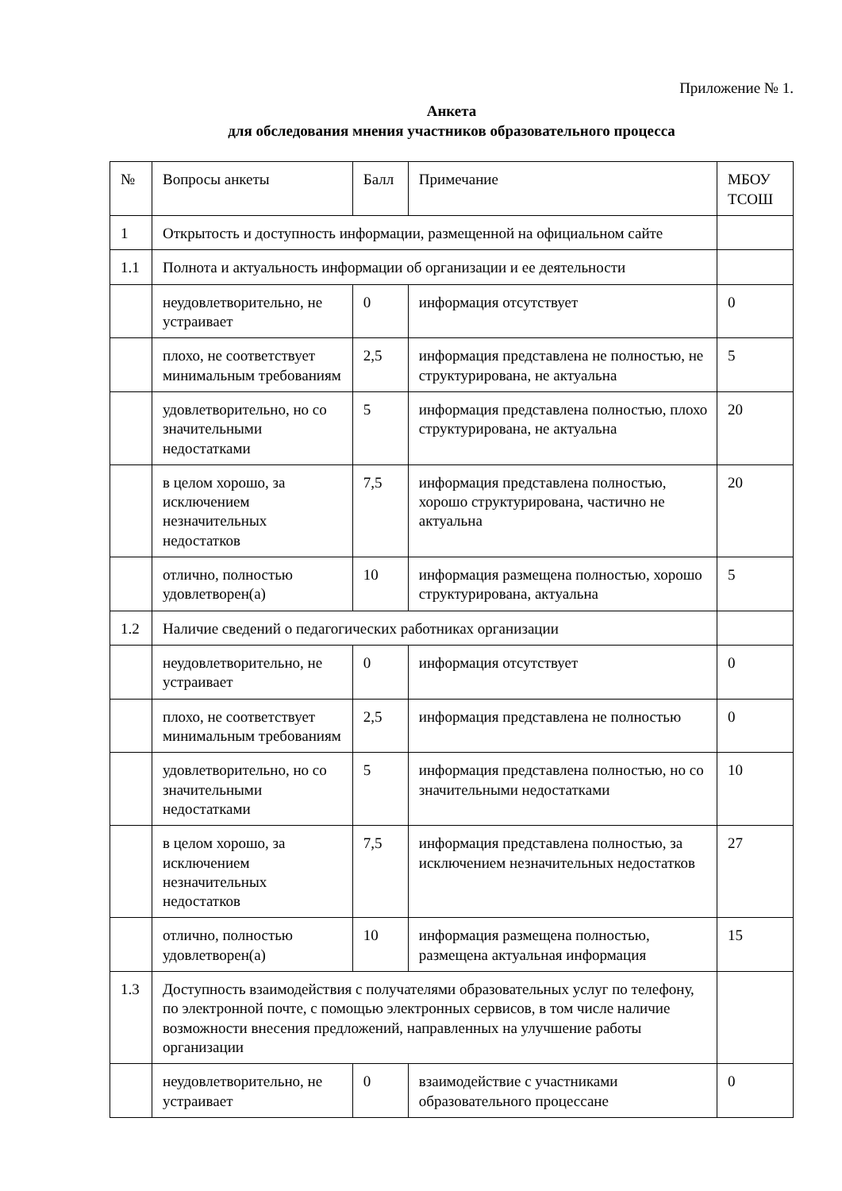Приложение № 1.
Анкета
для обследования мнения участников образовательного процесса
| № | Вопросы анкеты | Балл | Примечание | МБОУ ТСОШ |
| 1 | Открытость и доступность информации, размещенной на официальном сайте | | | |
| 1.1 | Полнота и актуальность информации об организации и ее деятельности | | | |
| | неудовлетворительно, не устраивает | 0 | информация отсутствует | 0 |
| | плохо, не соответствует минимальным требованиям | 2,5 | информация представлена не полностью, не структурирована, не актуальна | 5 |
| | удовлетворительно, но со значительными недостатками | 5 | информация представлена полностью, плохо структурирована, не актуальна | 20 |
| | в целом хорошо, за исключением незначительных недостатков | 7,5 | информация представлена полностью, хорошо структурирована, частично не актуальна | 20 |
| | отлично, полностью удовлетворен(а) | 10 | информация размещена полностью, хорошо структурирована, актуальна | 5 |
| 1.2 | Наличие сведений о педагогических работниках организации | | | |
| | неудовлетворительно, не устраивает | 0 | информация отсутствует | 0 |
| | плохо, не соответствует минимальным требованиям | 2,5 | информация представлена не полностью | 0 |
| | удовлетворительно, но со значительными недостатками | 5 | информация представлена полностью, но со значительными недостатками | 10 |
| | в целом хорошо, за исключением незначительных недостатков | 7,5 | информация представлена полностью, за исключением незначительных недостатков | 27 |
| | отлично, полностью удовлетворен(а) | 10 | информация размещена полностью, размещена актуальная информация | 15 |
| 1.3 | Доступность взаимодействия с получателями образовательных услуг по телефону, по электронной почте, с помощью электронных сервисов, в том числе наличие возможности внесения предложений, направленных на улучшение работы организации | | | |
| | неудовлетворительно, не устраивает | 0 | взаимодействие с участниками образовательного процессане | 0 |